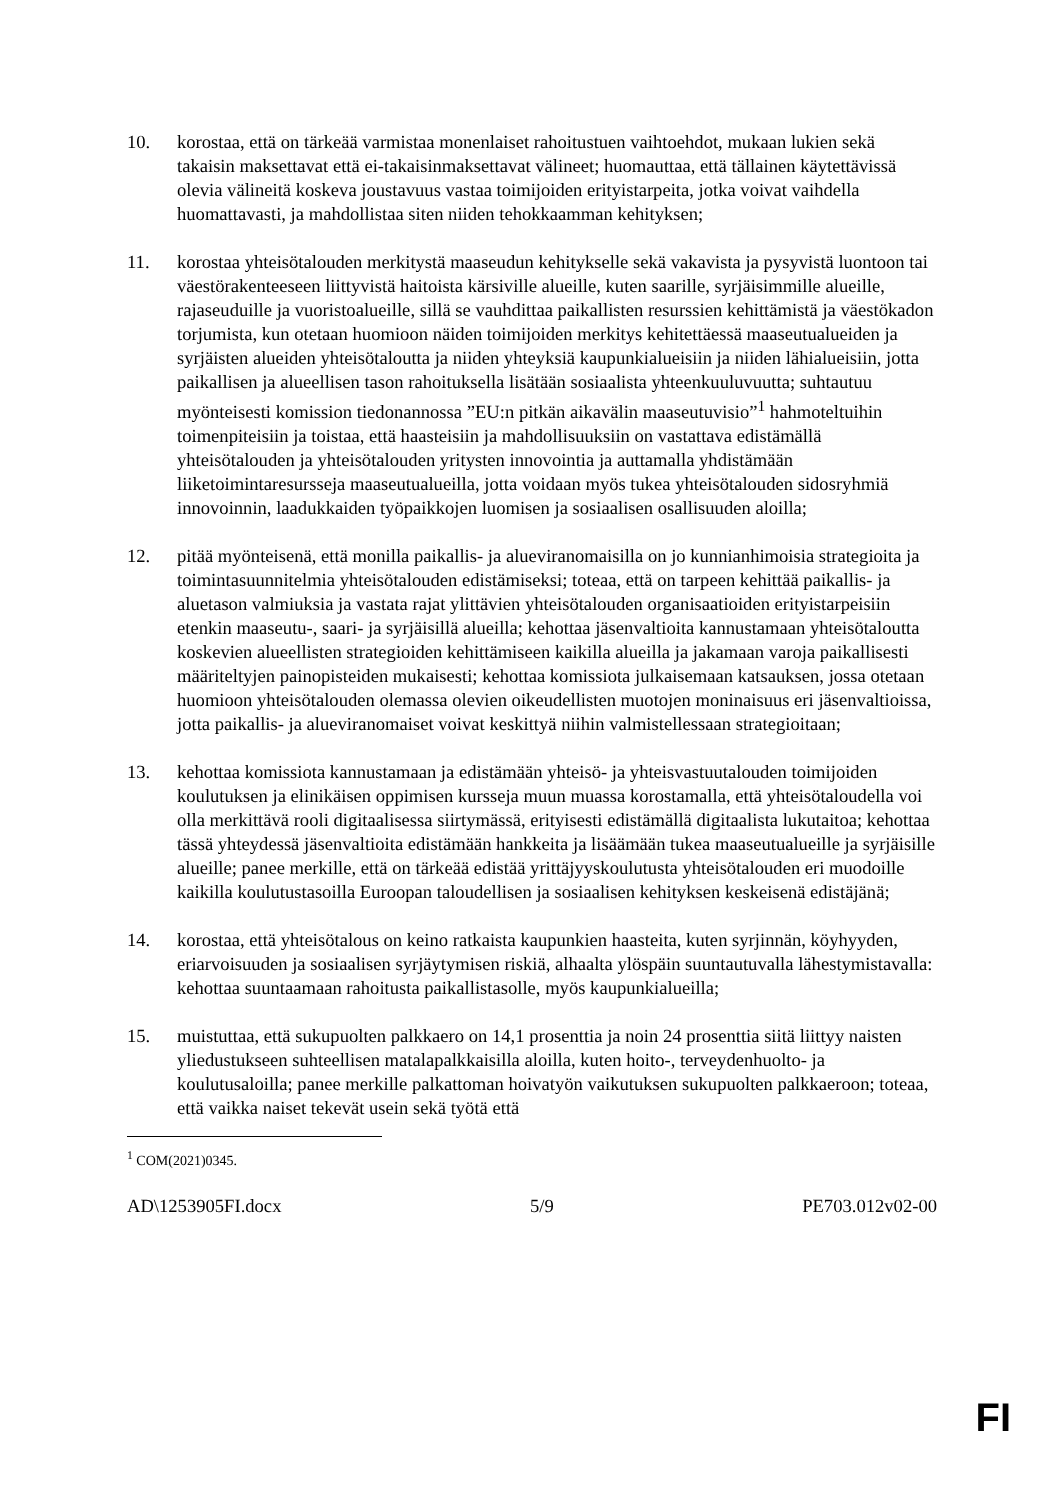10. korostaa, että on tärkeää varmistaa monenlaiset rahoitustuen vaihtoehdot, mukaan lukien sekä takaisin maksettavat että ei-takaisinmaksettavat välineet; huomauttaa, että tällainen käytettävissä olevia välineitä koskeva joustavuus vastaa toimijoiden erityistarpeita, jotka voivat vaihdella huomattavasti, ja mahdollistaa siten niiden tehokkaamman kehityksen;
11. korostaa yhteisötalouden merkitystä maaseudun kehitykselle sekä vakavista ja pysyvistä luontoon tai väestörakenteeseen liittyvistä haitoista kärsiville alueille, kuten saarille, syrjäisimmille alueille, rajaseuduille ja vuoristoalueille, sillä se vauhdittaa paikallisten resurssien kehittämistä ja väestökadon torjumista, kun otetaan huomioon näiden toimijoiden merkitys kehitettäessä maaseutualueiden ja syrjäisten alueiden yhteisötaloutta ja niiden yhteyksiä kaupunkialueisiin ja niiden lähialueisiin, jotta paikallisen ja alueellisen tason rahoituksella lisätään sosiaalista yhteenkuuluvuutta; suhtautuu myönteisesti komission tiedonannossa ”EU:n pitkän aikavälin maaseutuvisio”<sup>1</sup> hahmoteltuihin toimenpiteisiin ja toistaa, että haasteisiin ja mahdollisuuksiin on vastattava edistämällä yhteisötalouden ja yhteisötalouden yritysten innovointia ja auttamalla yhdistämään liiketoimintaresursseja maaseutualueilla, jotta voidaan myös tukea yhteisötalouden sidosryhmiä innovoinnin, laadukkaiden työpaikkojen luomisen ja sosiaalisen osallisuuden aloilla;
12. pitää myönteisenä, että monilla paikallis- ja alueviranomaisilla on jo kunnianhimoisia strategioita ja toimintasuunnitelmia yhteisötalouden edistämiseksi; toteaa, että on tarpeen kehittää paikallis- ja aluetason valmiuksia ja vastata rajat ylittävien yhteisötalouden organisaatioiden erityistarpeisiin etenkin maaseutu-, saari- ja syrjäisillä alueilla; kehottaa jäsenvaltioita kannustamaan yhteisötaloutta koskevien alueellisten strategioiden kehittämiseen kaikilla alueilla ja jakamaan varoja paikallisesti määriteltyjen painopisteiden mukaisesti; kehottaa komissiota julkaisemaan katsauksen, jossa otetaan huomioon yhteisötalouden olemassa olevien oikeudellisten muotojen moninaisuus eri jäsenvaltioissa, jotta paikallis- ja alueviranomaiset voivat keskittyä niihin valmistellessaan strategioitaan;
13. kehottaa komissiota kannustamaan ja edistämään yhteisö- ja yhteisvastuutalouden toimijoiden koulutuksen ja elinikäisen oppimisen kursseja muun muassa korostamalla, että yhteisötaloudella voi olla merkittävä rooli digitaalisessa siirtymässä, erityisesti edistämällä digitaalista lukutaitoa; kehottaa tässä yhteydessä jäsenvaltioita edistämään hankkeita ja lisäämään tukea maaseutualueille ja syrjäisille alueille; panee merkille, että on tärkeää edistää yrittäjyyskoulutusta yhteisötalouden eri muodoille kaikilla koulutustasoilla Euroopan taloudellisen ja sosiaalisen kehityksen keskeisenä edistäjänä;
14. korostaa, että yhteisötalous on keino ratkaista kaupunkien haasteita, kuten syrjinnän, köyhyyden, eriarvoisuuden ja sosiaalisen syrjäytymisen riskiä, alhaalta ylöspäin suuntautuvalla lähestymistavalla: kehottaa suuntaamaan rahoitusta paikallistasolle, myös kaupunkialueilla;
15. muistuttaa, että sukupuolten palkkaero on 14,1 prosenttia ja noin 24 prosenttia siitä liittyy naisten yliedustukseen suhteellisen matalapalkkaisilla aloilla, kuten hoito-, terveydenhuolto- ja koulutusaloilla; panee merkille palkattoman hoivatyön vaikutuksen sukupuolten palkkaeroon; toteaa, että vaikka naiset tekevät usein sekä työtä että
<sup>1</sup> COM(2021)0345.
AD\1253905FI.docx 5/9 PE703.012v02-00
FI